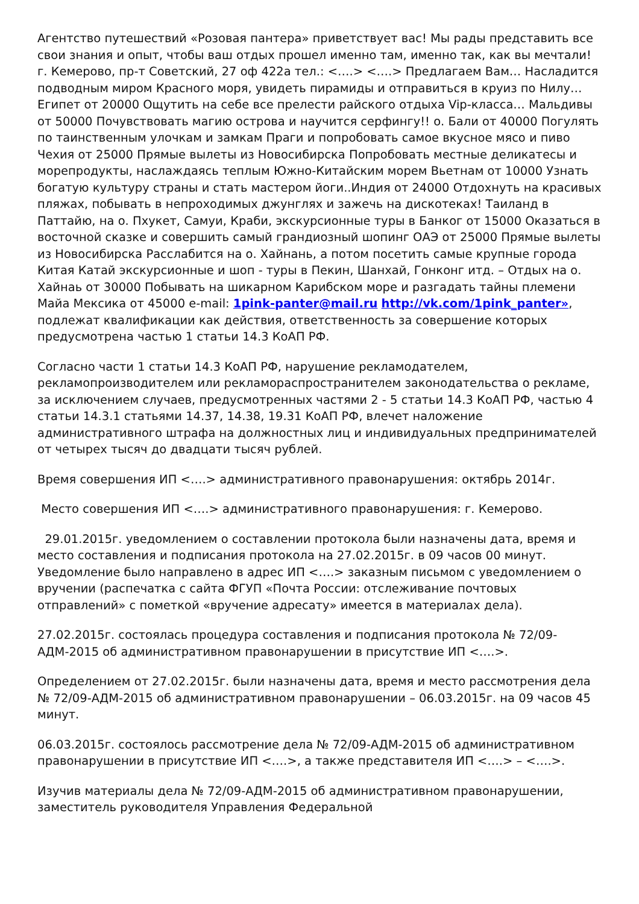Агентство путешествий «Розовая пантера» приветствует вас! Мы рады представить все свои знания и опыт, чтобы ваш отдых прошел именно там, именно так, как вы мечтали! г. Кемерово, пр-т Советский, 27 оф 422а тел.: <….> <….> Предлагаем Вам… Насладится подводным миром Красного моря, увидеть пирамиды и отправиться в круиз по Нилу… Египет от 20000 Ощутить на себе все прелести райского отдыха Vip-класса… Мальдивы от 50000 Почувствовать магию острова и научится серфингу!! о. Бали от 40000 Погулять по таинственным улочкам и замкам Праги и попробовать самое вкусное мясо и пиво Чехия от 25000 Прямые вылеты из Новосибирска Попробовать местные деликатесы и морепродукты, наслаждаясь теплым Южно-Китайским морем Вьетнам от 10000 Узнать богатую культуру страны и стать мастером йоги..Индия от 24000 Отдохнуть на красивых пляжах, побывать в непроходимых джунглях и зажечь на дискотеках! Таиланд в Паттайю, на о. Пхукет, Самуи, Краби, экскурсионные туры в Банког от 15000 Оказаться в восточной сказке и совершить самый грандиозный шопинг ОАЭ от 25000 Прямые вылеты из Новосибирска Расслабится на о. Хайнань, а потом посетить самые крупные города Китая Катай экскурсионные и шоп - туры в Пекин, Шанхай, Гонконг итд. – Отдых на о. Хайнаь от 30000 Побывать на шикарном Карибском море и разгадать тайны племени Майа Мексика от 45000 e-mail: 1pink-panter@mail.ru http://vk.com/1pink_panter», подлежат квалификации как действия, ответственность за совершение которых предусмотрена частью 1 статьи 14.3 КоАП РФ.
Согласно части 1 статьи 14.3 КоАП РФ, нарушение рекламодателем, рекламопроизводителем или рекламораспространителем законодательства о рекламе, за исключением случаев, предусмотренных частями 2 - 5 статьи 14.3 КоАП РФ, частью 4 статьи 14.3.1 статьями 14.37, 14.38, 19.31 КоАП РФ, влечет наложение административного штрафа на должностных лиц и индивидуальных предпринимателей от четырех тысяч до двадцати тысяч рублей.
Время совершения ИП <….> административного правонарушения: октябрь 2014г.
Место совершения ИП <….> административного правонарушения: г. Кемерово.
29.01.2015г. уведомлением о составлении протокола были назначены дата, время и место составления и подписания протокола на 27.02.2015г. в 09 часов 00 минут. Уведомление было направлено в адрес ИП <….> заказным письмом с уведомлением о вручении (распечатка с сайта ФГУП «Почта России: отслеживание почтовых отправлений» с пометкой «вручение адресату» имеется в материалах дела).
27.02.2015г. состоялась процедура составления и подписания протокола № 72/09-АДМ-2015 об административном правонарушении в присутствие ИП <….>.
Определением от 27.02.2015г. были назначены дата, время и место рассмотрения дела № 72/09-АДМ-2015 об административном правонарушении – 06.03.2015г. на 09 часов 45 минут.
06.03.2015г. состоялось рассмотрение дела № 72/09-АДМ-2015 об административном правонарушении в присутствие ИП <….>, а также представителя ИП <….> – <….>.
Изучив материалы дела № 72/09-АДМ-2015 об административном правонарушении, заместитель руководителя Управления Федеральной